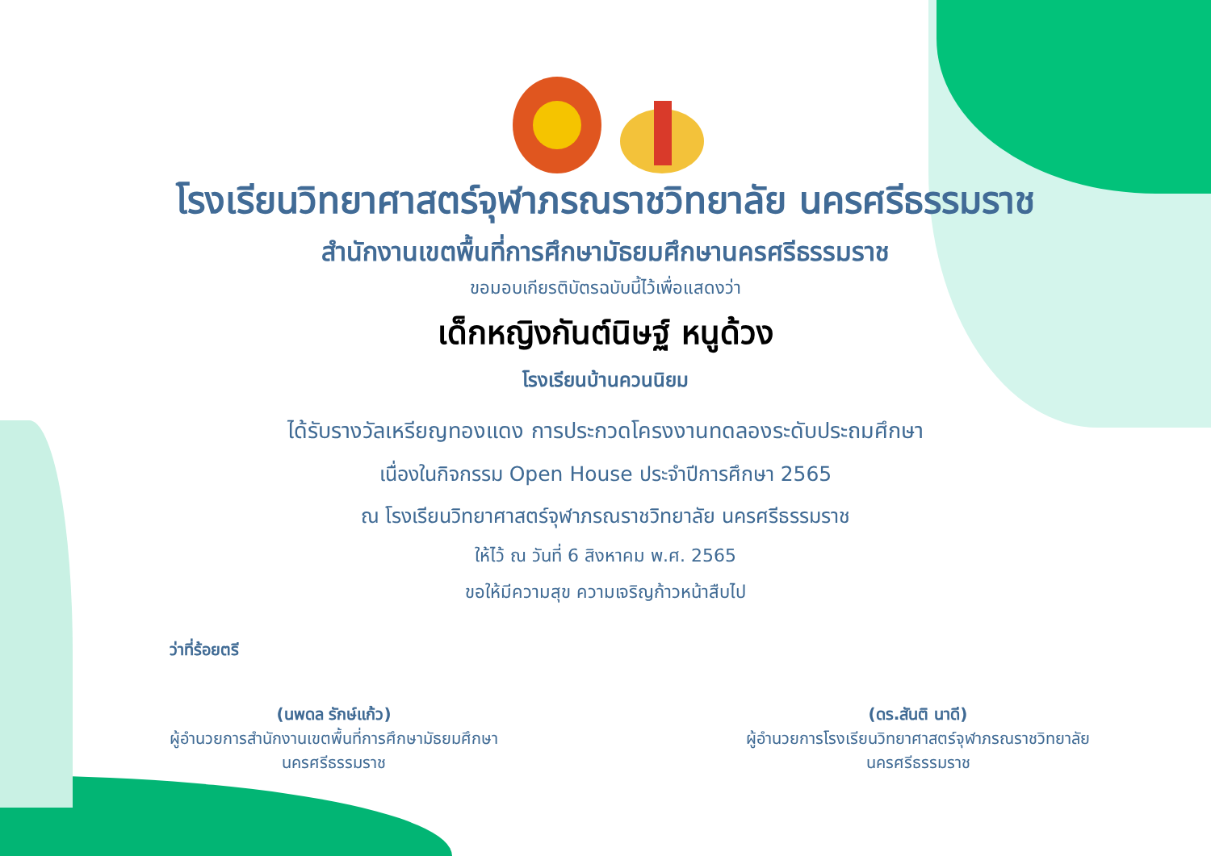โรงเรียนวิทยาศาสตร์จุฬาภรณราชวิทยาลัย นครศรีธรรมราช
สำนักงานเขตพื้นที่การศึกษามัธยมศึกษานครศรีธรรมราช
ขอมอบเกียรติบัตรฉบับนี้ไว้เพื่อแสดงว่า
เด็กหญิงกันต์นิษฐ์ หนูด้วง
โรงเรียนบ้านควนนิยม
ได้รับรางวัลเหรียญทองแดง การประกวดโครงงานทดลองระดับประถมศึกษา
เนื่องในกิจกรรม Open House ประจำปีการศึกษา 2565
ณ โรงเรียนวิทยาศาสตร์จุฬาภรณราชวิทยาลัย นครศรีธรรมราช
ให้ไว้ ณ วันที่ 6 สิงหาคม พ.ศ. 2565
ขอให้มีความสุข ความเจริญก้าวหน้าสืบไป
ว่าที่ร้อยตรี
(นพดล รักษ์แก้ว)
ผู้อำนวยการสำนักงานเขตพื้นที่การศึกษามัธยมศึกษา
นครศรีธรรมราช
(ดร.สันติ นาดี)
ผู้อำนวยการโรงเรียนวิทยาศาสตร์จุฬาภรณราชวิทยาลัย
นครศรีธรรมราช